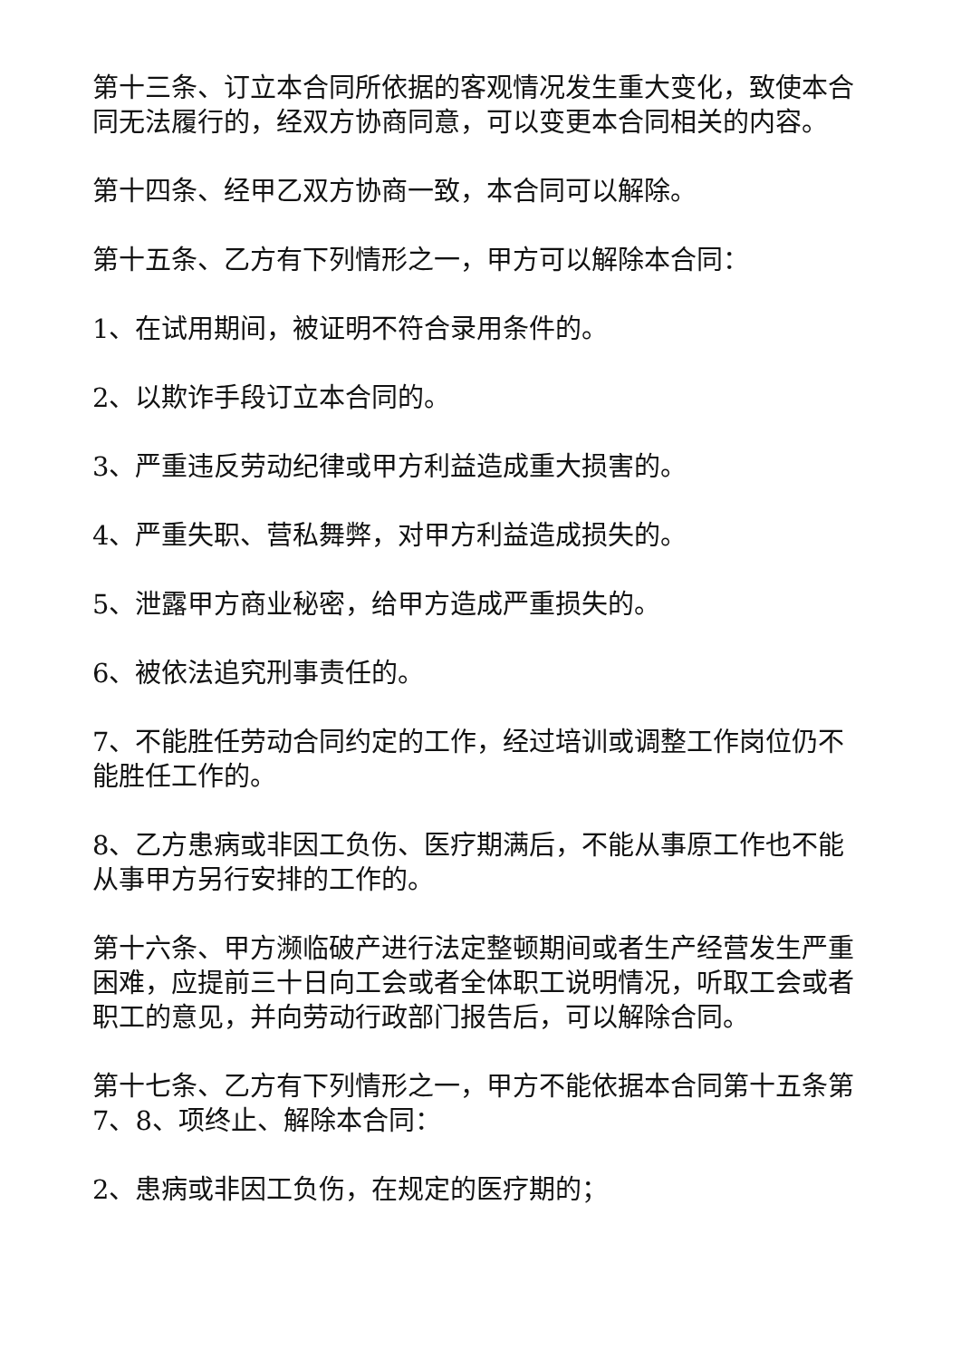第十三条、订立本合同所依据的客观情况发生重大变化，致使本合同无法履行的，经双方协商同意，可以变更本合同相关的内容。
第十四条、经甲乙双方协商一致，本合同可以解除。
第十五条、乙方有下列情形之一，甲方可以解除本合同：
1、在试用期间，被证明不符合录用条件的。
2、以欺诈手段订立本合同的。
3、严重违反劳动纪律或甲方利益造成重大损害的。
4、严重失职、营私舞弊，对甲方利益造成损失的。
5、泄露甲方商业秘密，给甲方造成严重损失的。
6、被依法追究刑事责任的。
7、不能胜任劳动合同约定的工作，经过培训或调整工作岗位仍不能胜任工作的。
8、乙方患病或非因工负伤、医疗期满后，不能从事原工作也不能从事甲方另行安排的工作的。
第十六条、甲方濒临破产进行法定整顿期间或者生产经营发生严重困难，应提前三十日向工会或者全体职工说明情况，听取工会或者职工的意见，并向劳动行政部门报告后，可以解除合同。
第十七条、乙方有下列情形之一，甲方不能依据本合同第十五条第7、8、项终止、解除本合同：
2、患病或非因工负伤，在规定的医疗期的；